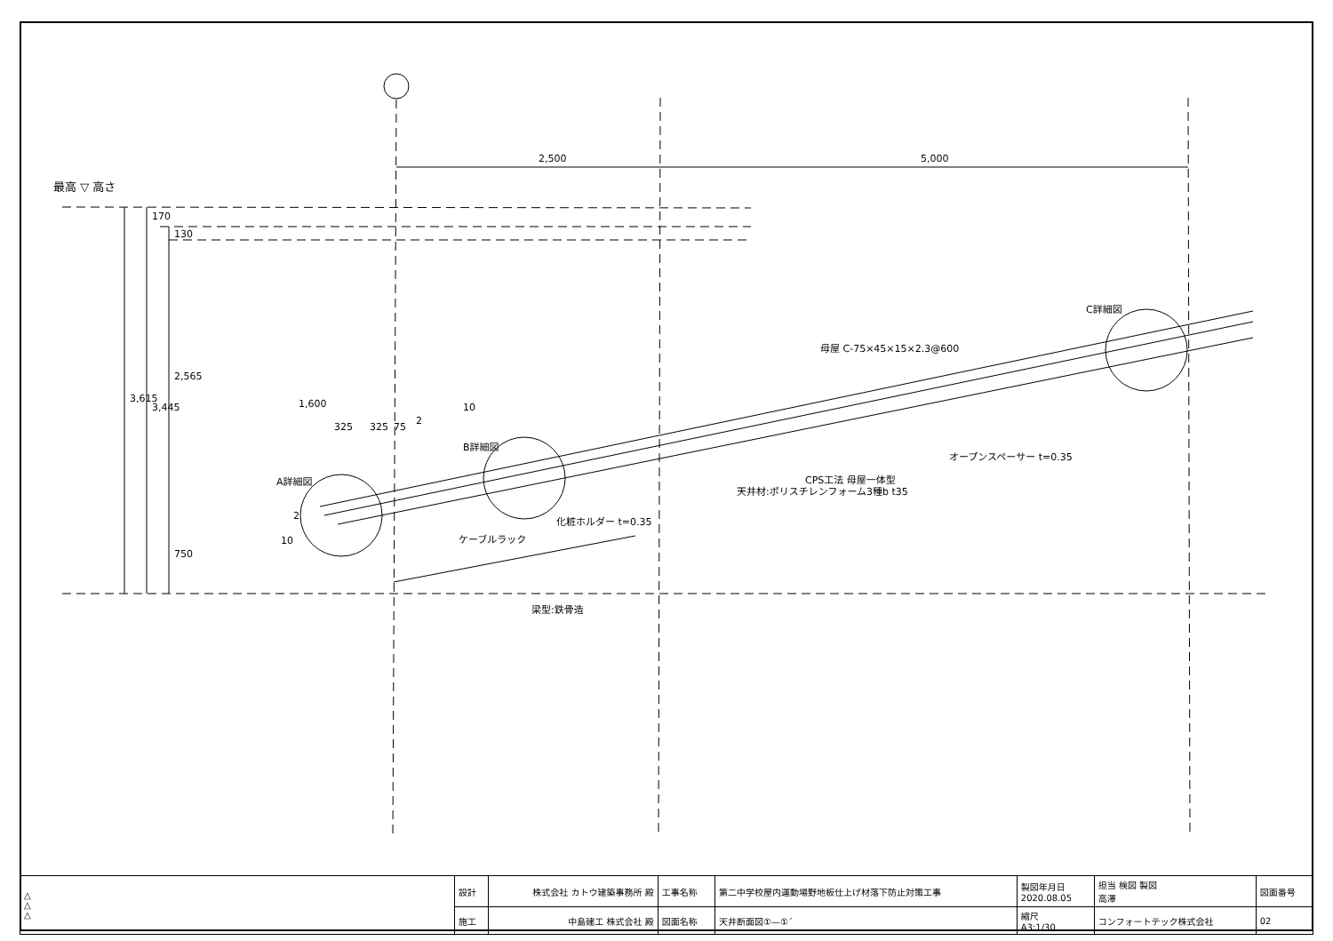最高 ▽ 高さ
2,500 5,000
3,615
3,445
2,565
170
130
750
1,600
325 325 75
2
10
2
10
C詳細図
母屋 C-75×45×15×2.3@600
B詳細図
オープンスペーサー t=0.35
A詳細図 CPS工法 母屋一体型
天井材:ポリスチレンフォーム3種b t35
化粧ホルダー t=0.35
ケーブルラック
梁型:鉄骨造
| △ △ △ | 設計 | 株式会社 カトウ建築事務所 殿 | 工事名称 | 第二中学校屋内運動場野地板仕上げ材落下防止対策工事 | 製図年月日 2020.08.05 | 担当 検図 製図 高澤 | 図面番号 |
| | 施工 | 中島建工 株式会社 殿 | 図面名称 | 天井断面図①—①´ | 縮尺 A3:1/30 | コンフォートテック株式会社 | 02 |